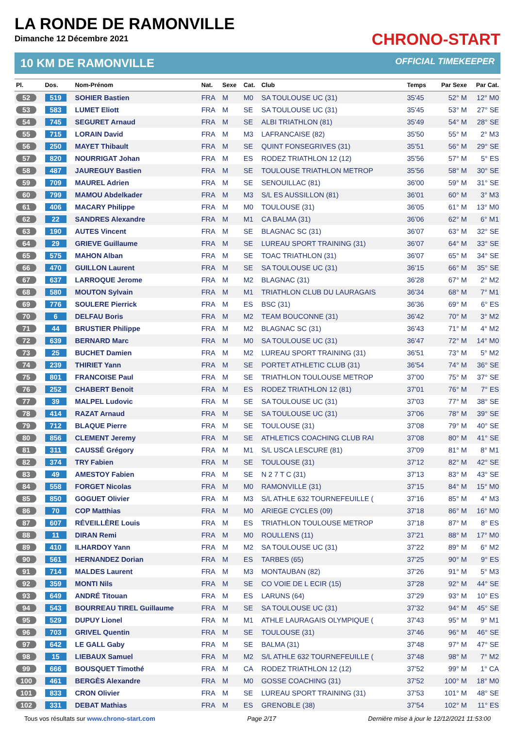LA RONDE DE RAMONVILLE
Dimanche 12 Décembre 2021
CHRONO-START
10 KM DE RAMONVILLE OFFICIAL TIMEKEEPER
| Pl. | Dos. | Nom-Prénom | Nat. | Sexe | Cat. | Club | Temps | Par Sexe | Par Cat. |
| --- | --- | --- | --- | --- | --- | --- | --- | --- | --- |
| 52 | 519 | SOHIER Bastien | FRA | M | M0 | SA TOULOUSE UC (31) | 35'45 | 52° M | 12° M0 |
| 53 | 583 | LUMET Eliott | FRA | M | SE | SA TOULOUSE UC (31) | 35'45 | 53° M | 27° SE |
| 54 | 745 | SEGURET Arnaud | FRA | M | SE | ALBI TRIATHLON (81) | 35'49 | 54° M | 28° SE |
| 55 | 715 | LORAIN David | FRA | M | M3 | LAFRANCAISE (82) | 35'50 | 55° M | 2° M3 |
| 56 | 250 | MAYET Thibault | FRA | M | SE | QUINT FONSEGRIVES (31) | 35'51 | 56° M | 29° SE |
| 57 | 820 | NOURRIGAT Johan | FRA | M | ES | RODEZ TRIATHLON 12 (12) | 35'56 | 57° M | 5° ES |
| 58 | 487 | JAUREGUY Bastien | FRA | M | SE | TOULOUSE TRIATHLON METROP | 35'56 | 58° M | 30° SE |
| 59 | 709 | MAUREL Adrien | FRA | M | SE | SENOUILLAC (81) | 36'00 | 59° M | 31° SE |
| 60 | 799 | MAMOU Abdelkader | FRA | M | M3 | S/L ES AUSSILLON (81) | 36'01 | 60° M | 3° M3 |
| 61 | 406 | MACARY Philippe | FRA | M | M0 | TOULOUSE (31) | 36'05 | 61° M | 13° M0 |
| 62 | 22 | SANDRES Alexandre | FRA | M | M1 | CA BALMA (31) | 36'06 | 62° M | 6° M1 |
| 63 | 190 | AUTES Vincent | FRA | M | SE | BLAGNAC SC (31) | 36'07 | 63° M | 32° SE |
| 64 | 29 | GRIEVE Guillaume | FRA | M | SE | LUREAU SPORT TRAINING (31) | 36'07 | 64° M | 33° SE |
| 65 | 575 | MAHON Alban | FRA | M | SE | TOAC TRIATHLON (31) | 36'07 | 65° M | 34° SE |
| 66 | 470 | GUILLON Laurent | FRA | M | SE | SA TOULOUSE UC (31) | 36'15 | 66° M | 35° SE |
| 67 | 637 | LARROQUE Jerome | FRA | M | M2 | BLAGNAC (31) | 36'28 | 67° M | 2° M2 |
| 68 | 580 | MOUTON Sylvain | FRA | M | M1 | TRIATHLON CLUB DU LAURAGAIS | 36'34 | 68° M | 7° M1 |
| 69 | 776 | SOULERE Pierrick | FRA | M | ES | BSC (31) | 36'36 | 69° M | 6° ES |
| 70 | 6 | DELFAU Boris | FRA | M | M2 | TEAM BOUCONNE (31) | 36'42 | 70° M | 3° M2 |
| 71 | 44 | BRUSTIER Philippe | FRA | M | M2 | BLAGNAC SC (31) | 36'43 | 71° M | 4° M2 |
| 72 | 639 | BERNARD Marc | FRA | M | M0 | SA TOULOUSE UC (31) | 36'47 | 72° M | 14° M0 |
| 73 | 25 | BUCHET Damien | FRA | M | M2 | LUREAU SPORT TRAINING (31) | 36'51 | 73° M | 5° M2 |
| 74 | 239 | THIRIET Yann | FRA | M | SE | PORTET ATHLETIC CLUB (31) | 36'54 | 74° M | 36° SE |
| 75 | 801 | FRANCOISE Paul | FRA | M | SE | TRIATHLON TOULOUSE METROP | 37'00 | 75° M | 37° SE |
| 76 | 252 | CHABERT Benoit | FRA | M | ES | RODEZ TRIATHLON 12 (81) | 37'01 | 76° M | 7° ES |
| 77 | 39 | MALPEL Ludovic | FRA | M | SE | SA TOULOUSE UC (31) | 37'03 | 77° M | 38° SE |
| 78 | 414 | RAZAT Arnaud | FRA | M | SE | SA TOULOUSE UC (31) | 37'06 | 78° M | 39° SE |
| 79 | 712 | BLAQUE Pierre | FRA | M | SE | TOULOUSE (31) | 37'08 | 79° M | 40° SE |
| 80 | 856 | CLEMENT Jeremy | FRA | M | SE | ATHLETICS COACHING CLUB RAI | 37'08 | 80° M | 41° SE |
| 81 | 311 | CAUSSÉ Grégory | FRA | M | M1 | S/L USCA LESCURE (81) | 37'09 | 81° M | 8° M1 |
| 82 | 374 | TRY Fabien | FRA | M | SE | TOULOUSE (31) | 37'12 | 82° M | 42° SE |
| 83 | 49 | AMESTOY Fabien | FRA | M | SE | N 2 7 T C (31) | 37'13 | 83° M | 43° SE |
| 84 | 558 | FORGET Nicolas | FRA | M | M0 | RAMONVILLE (31) | 37'15 | 84° M | 15° M0 |
| 85 | 850 | GOGUET Olivier | FRA | M | M3 | S/L ATHLE 632 TOURNEFEUILLE ( | 37'16 | 85° M | 4° M3 |
| 86 | 70 | COP Matthias | FRA | M | M0 | ARIEGE CYCLES (09) | 37'18 | 86° M | 16° M0 |
| 87 | 607 | RÉVEILLÈRE Louis | FRA | M | ES | TRIATHLON TOULOUSE METROP | 37'18 | 87° M | 8° ES |
| 88 | 11 | DIRAN Remi | FRA | M | M0 | ROULLENS (11) | 37'21 | 88° M | 17° M0 |
| 89 | 410 | ILHARDOY Yann | FRA | M | M2 | SA TOULOUSE UC (31) | 37'22 | 89° M | 6° M2 |
| 90 | 561 | HERNANDEZ Dorian | FRA | M | ES | TARBES (65) | 37'25 | 90° M | 9° ES |
| 91 | 714 | MALDES Laurent | FRA | M | M3 | MONTAUBAN (82) | 37'26 | 91° M | 5° M3 |
| 92 | 359 | MONTI Nils | FRA | M | SE | CO VOIE DE L ECIR (15) | 37'28 | 92° M | 44° SE |
| 93 | 649 | ANDRÉ Titouan | FRA | M | ES | LARUNS (64) | 37'29 | 93° M | 10° ES |
| 94 | 543 | BOURREAU TIREL Guillaume | FRA | M | SE | SA TOULOUSE UC (31) | 37'32 | 94° M | 45° SE |
| 95 | 529 | DUPUY Lionel | FRA | M | M1 | ATHLE LAURAGAIS OLYMPIQUE ( | 37'43 | 95° M | 9° M1 |
| 96 | 703 | GRIVEL Quentin | FRA | M | SE | TOULOUSE (31) | 37'46 | 96° M | 46° SE |
| 97 | 642 | LE GALL Gaby | FRA | M | SE | BALMA (31) | 37'48 | 97° M | 47° SE |
| 98 | 15 | LIEBAUX Samuel | FRA | M | M2 | S/L ATHLE 632 TOURNEFEUILLE ( | 37'48 | 98° M | 7° M2 |
| 99 | 666 | BOUSQUET Timothé | FRA | M | CA | RODEZ TRIATHLON 12 (12) | 37'52 | 99° M | 1° CA |
| 100 | 461 | BERGÈS Alexandre | FRA | M | M0 | GOSSE COACHING (31) | 37'52 | 100° M | 18° M0 |
| 101 | 833 | CRON Olivier | FRA | M | SE | LUREAU SPORT TRAINING (31) | 37'53 | 101° M | 48° SE |
| 102 | 331 | DEBAT Mathias | FRA | M | ES | GRENOBLE (38) | 37'54 | 102° M | 11° ES |
Tous vos résultats sur www.chrono-start.com Page 2/17 Dernière mise à jour le 12/12/2021 11:53:00